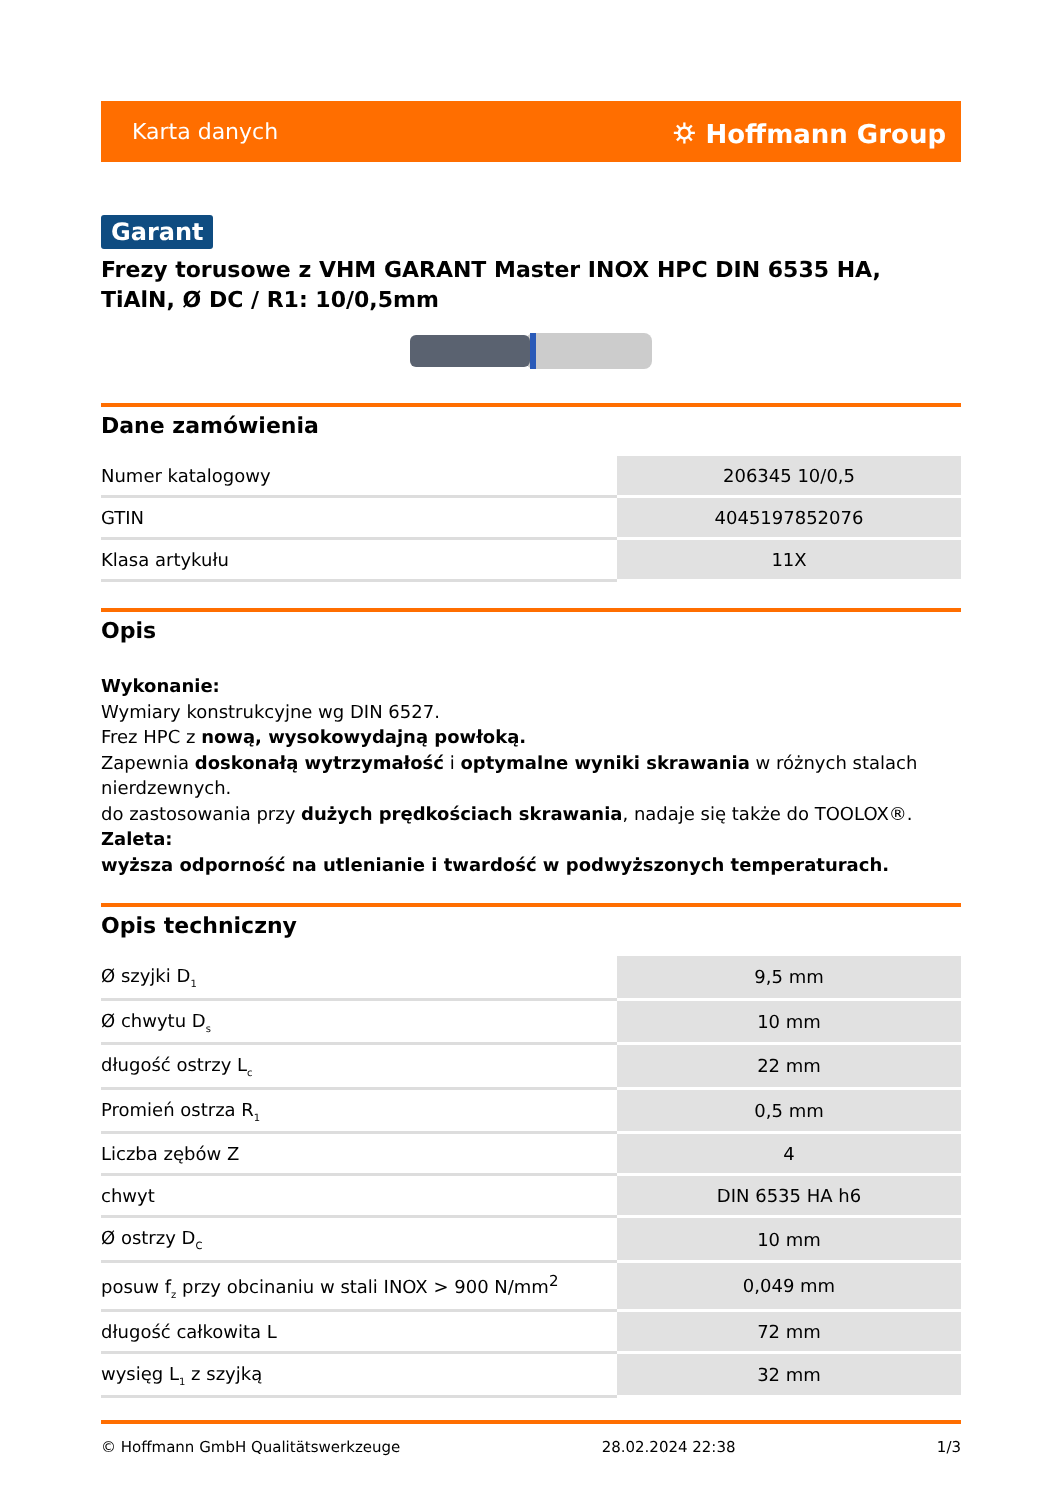Karta danych ⛭ Hoffmann Group
Garant
Frezy torusowe z VHM GARANT Master INOX HPC DIN 6535 HA, TiAlN, Ø DC / R1: 10/0,5mm
Dane zamówienia
| Numer katalogowy | 206345 10/0,5 |
| GTIN | 4045197852076 |
| Klasa artykułu | 11X |
Opis
Wykonanie:
Wymiary konstrukcyjne wg DIN 6527.
Frez HPC z nową, wysokowydajną powłoką.
Zapewnia doskonałą wytrzymałość i optymalne wyniki skrawania w różnych stalach nierdzewnych.
do zastosowania przy dużych prędkościach skrawania, nadaje się także do TOOLOX®.
Zaleta:
wyższa odporność na utlenianie i twardość w podwyższonych temperaturach.
Opis techniczny
| Ø szyjki D<sub>1</sub> | 9,5 mm |
| Ø chwytu D<sub>s</sub> | 10 mm |
| długość ostrzy L<sub>c</sub> | 22 mm |
| Promień ostrza R<sub>1</sub> | 0,5 mm |
| Liczba zębów Z | 4 |
| chwyt | DIN 6535 HA h6 |
| Ø ostrzy D<sub>C</sub> | 10 mm |
| posuw f<sub>z</sub> przy obcinaniu w stali INOX > 900 N/mm<sup>2</sup> | 0,049 mm |
| długość całkowita L | 72 mm |
| wysięg L<sub>1</sub> z szyjką | 32 mm |
© Hoffmann GmbH Qualitätswerkzeuge 28.02.2024 22:38 1/3